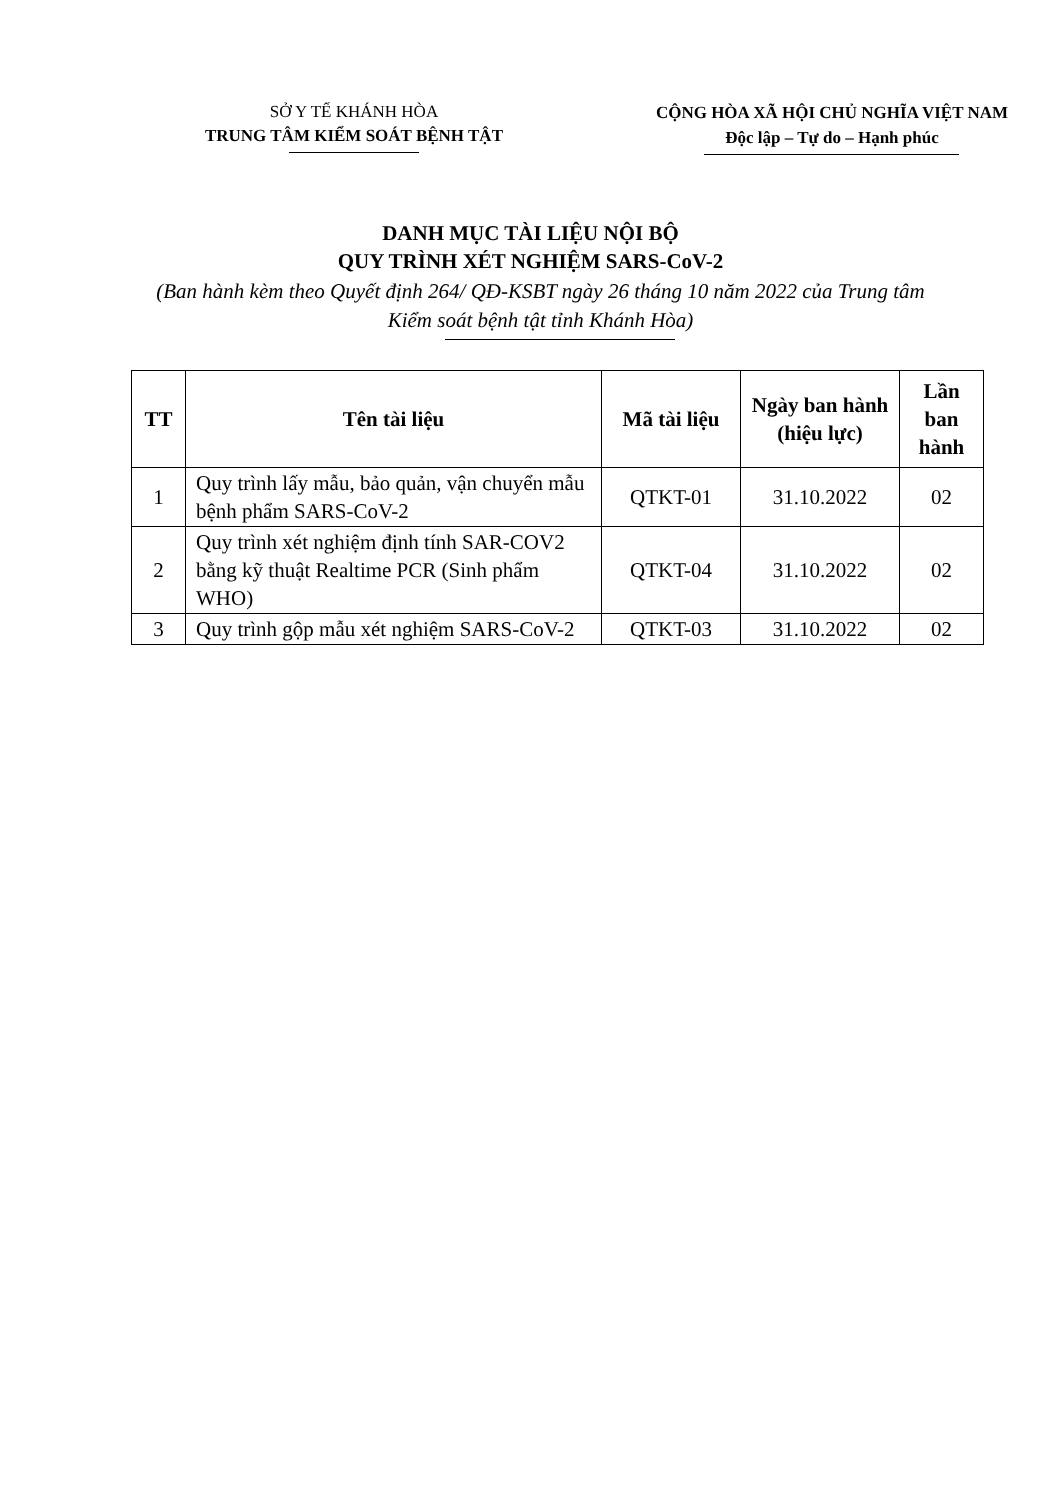SỞ Y TẾ KHÁNH HÒA
TRUNG TÂM KIỂM SOÁT BỆNH TẬT
CỘNG HÒA XÃ HỘI CHỦ NGHĨA VIỆT NAM
Độc lập – Tự do – Hạnh phúc
DANH MỤC TÀI LIỆU NỘI BỘ
QUY TRÌNH XÉT NGHIỆM SARS-CoV-2
(Ban hành kèm theo Quyết định 264/ QĐ-KSBT ngày 26 tháng 10 năm 2022 của Trung tâm Kiểm soát bệnh tật tỉnh Khánh Hòa)
| TT | Tên tài liệu | Mã tài liệu | Ngày ban hành (hiệu lực) | Lần ban hành |
| --- | --- | --- | --- | --- |
| 1 | Quy trình lấy mẫu, bảo quản, vận chuyển mẫu bệnh phẩm SARS-CoV-2 | QTKT-01 | 31.10.2022 | 02 |
| 2 | Quy trình xét nghiệm định tính SAR-COV2 bằng kỹ thuật Realtime PCR (Sinh phẩm WHO) | QTKT-04 | 31.10.2022 | 02 |
| 3 | Quy trình gộp mẫu xét nghiệm SARS-CoV-2 | QTKT-03 | 31.10.2022 | 02 |